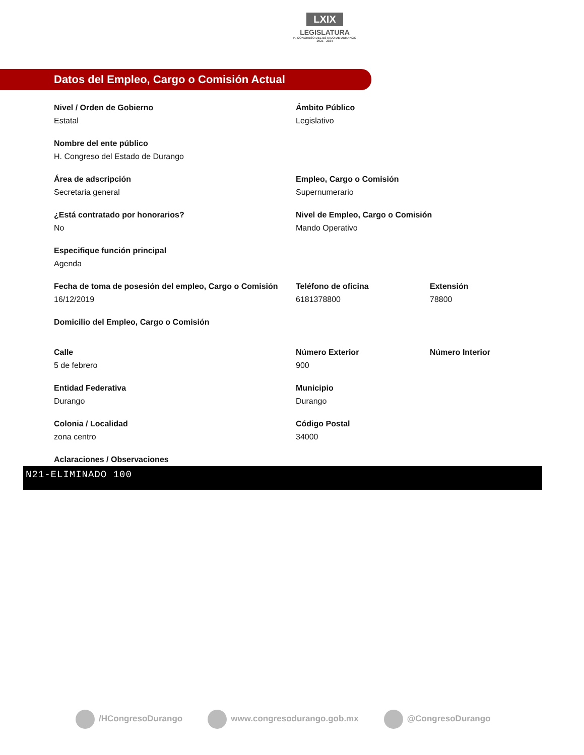LXIX
LEGISLATURA
H. CONGRESO DEL ESTADO DE DURANGO
2021 - 2024
Datos del Empleo, Cargo o Comisión Actual
Nivel / Orden de Gobierno
Estatal
Ámbito Público
Legislativo
Nombre del ente público
H. Congreso del Estado de Durango
Área de adscripción
Secretaria general
Empleo, Cargo o Comisión
Supernumerario
¿Está contratado por honorarios?
No
Nivel de Empleo, Cargo o Comisión
Mando Operativo
Especifique función principal
Agenda
Fecha de toma de posesión del empleo, Cargo o Comisión
16/12/2019
Teléfono de oficina
6181378800
Extensión
78800
Domicilio del Empleo, Cargo o Comisión
Calle
5 de febrero
Número Exterior
900
Número Interior
Entidad Federativa
Durango
Municipio
Durango
Colonia / Localidad
zona centro
Código Postal
34000
Aclaraciones / Observaciones
N21-ELIMINADO 100
/HCongresoDurango www.congresodurango.gob.mx @CongresoDurango